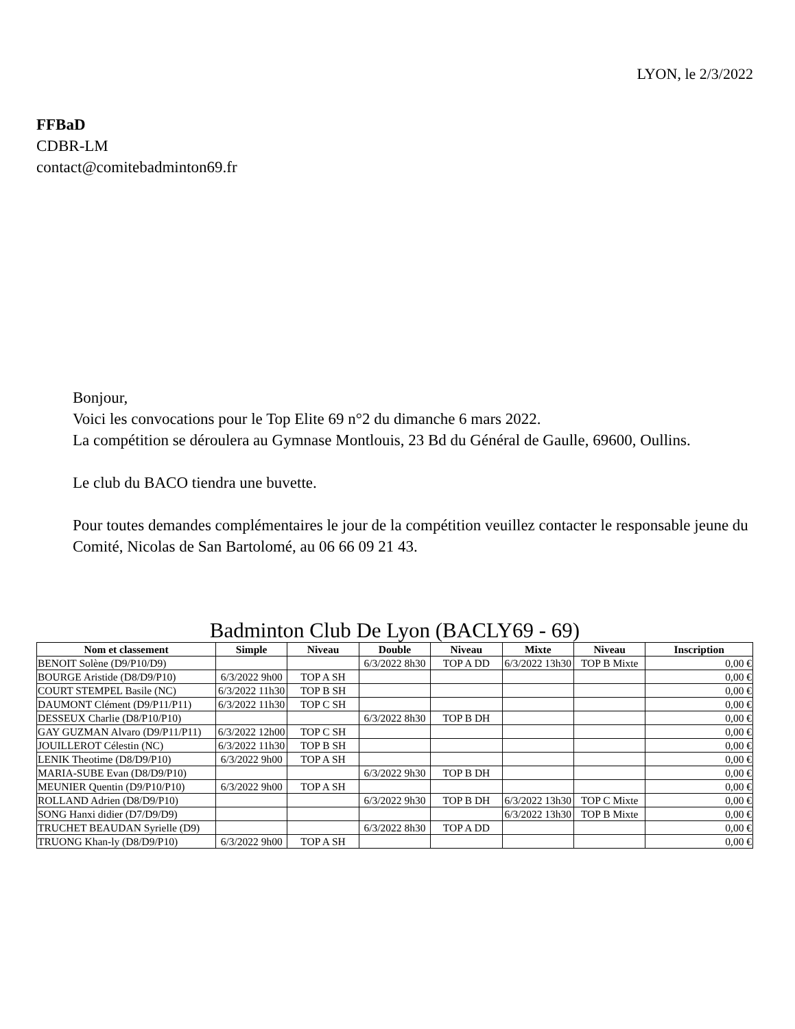LYON, le 2/3/2022
FFBaD
CDBR-LM
contact@comitebadminton69.fr
Bonjour,
Voici les convocations pour le Top Elite 69 n°2 du dimanche 6 mars 2022.
La compétition se déroulera au Gymnase Montlouis, 23 Bd du Général de Gaulle, 69600, Oullins.
Le club du BACO tiendra une buvette.
Pour toutes demandes complémentaires le jour de la compétition veuillez contacter le responsable jeune du Comité, Nicolas de San Bartolomé, au 06 66 09 21 43.
Badminton Club De Lyon (BACLY69 - 69)
| Nom et classement | Simple | Niveau | Double | Niveau | Mixte | Niveau | Inscription |
| --- | --- | --- | --- | --- | --- | --- | --- |
| BENOIT Solène (D9/P10/D9) | | | 6/3/2022 8h30 | TOP A DD | 6/3/2022 13h30 | TOP B Mixte | 0,00 € |
| BOURGE Aristide (D8/D9/P10) | 6/3/2022 9h00 | TOP A SH | | | | | 0,00 € |
| COURT STEMPEL Basile (NC) | 6/3/2022 11h30 | TOP B SH | | | | | 0,00 € |
| DAUMONT Clément (D9/P11/P11) | 6/3/2022 11h30 | TOP C SH | | | | | 0,00 € |
| DESSEUX Charlie (D8/P10/P10) | | | 6/3/2022 8h30 | TOP B DH | | | 0,00 € |
| GAY GUZMAN Alvaro (D9/P11/P11) | 6/3/2022 12h00 | TOP C SH | | | | | 0,00 € |
| JOUILLEROT Célestin (NC) | 6/3/2022 11h30 | TOP B SH | | | | | 0,00 € |
| LENIK Theotime (D8/D9/P10) | 6/3/2022 9h00 | TOP A SH | | | | | 0,00 € |
| MARIA-SUBE Evan (D8/D9/P10) | | | 6/3/2022 9h30 | TOP B DH | | | 0,00 € |
| MEUNIER Quentin (D9/P10/P10) | 6/3/2022 9h00 | TOP A SH | | | | | 0,00 € |
| ROLLAND Adrien (D8/D9/P10) | | | 6/3/2022 9h30 | TOP B DH | 6/3/2022 13h30 | TOP C Mixte | 0,00 € |
| SONG Hanxi didier (D7/D9/D9) | | | | | 6/3/2022 13h30 | TOP B Mixte | 0,00 € |
| TRUCHET BEAUDAN Syrielle (D9) | | | 6/3/2022 8h30 | TOP A DD | | | 0,00 € |
| TRUONG Khan-ly (D8/D9/P10) | 6/3/2022 9h00 | TOP A SH | | | | | 0,00 € |